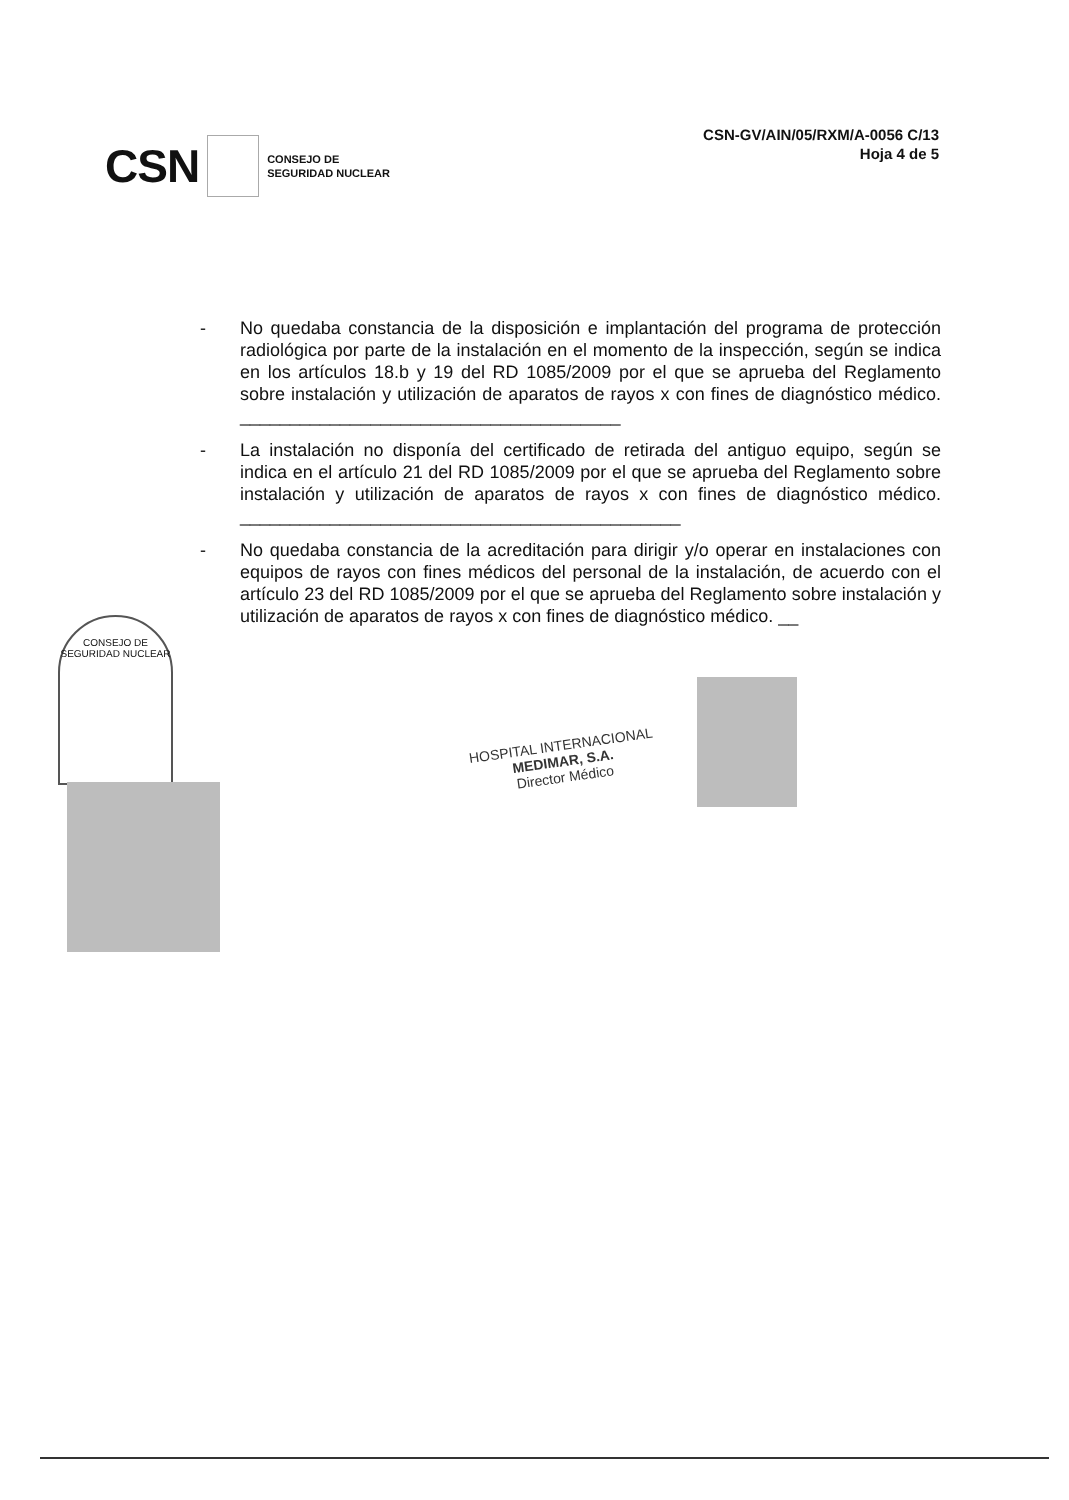CSN CONSEJO DE
SEGURIDAD NUCLEAR
CSN-GV/AIN/05/RXM/A-0056 C/13
Hoja 4 de 5
- No quedaba constancia de la disposición e implantación del programa de protección radiológica por parte de la instalación en el momento de la inspección, según se indica en los artículos 18.b y 19 del RD 1085/2009 por el que se aprueba del Reglamento sobre instalación y utilización de aparatos de rayos x con fines de diagnóstico médico. ______________________________________
- La instalación no disponía del certificado de retirada del antiguo equipo, según se indica en el artículo 21 del RD 1085/2009 por el que se aprueba del Reglamento sobre instalación y utilización de aparatos de rayos x con fines de diagnóstico médico. ____________________________________________
- No quedaba constancia de la acreditación para dirigir y/o operar en instalaciones con equipos de rayos con fines médicos del personal de la instalación, de acuerdo con el artículo 23 del RD 1085/2009 por el que se aprueba del Reglamento sobre instalación y utilización de aparatos de rayos x con fines de diagnóstico médico. __
CONSEJO DE SEGURIDAD NUCLEAR
HOSPITAL INTERNACIONAL
MEDIMAR, S.A.
Director Médico